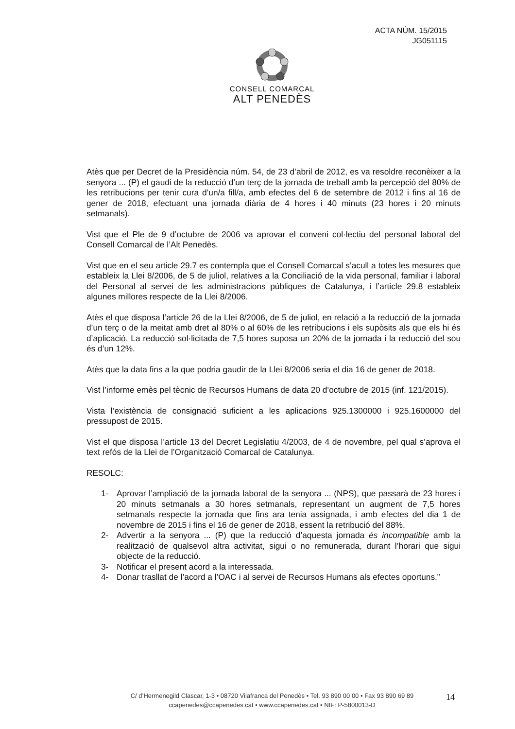ACTA NÚM. 15/2015
JG051115
CONSELL COMARCAL
ALT PENEDÈS
Atès que per Decret de la Presidència núm. 54, de 23 d’abril de 2012, es va resoldre reconèixer a la senyora ... (P) el gaudi de la reducció d’un terç de la jornada de treball amb la percepció del 80% de les retribucions per tenir cura d’un/a fill/a, amb efectes del 6 de setembre de 2012 i fins al 16 de gener de 2018, efectuant una jornada diària de 4 hores i 40 minuts (23 hores i 20 minuts setmanals).
Vist que el Ple de 9 d’octubre de 2006 va aprovar el conveni col·lectiu del personal laboral del Consell Comarcal de l’Alt Penedès.
Vist que en el seu article 29.7 es contempla que el Consell Comarcal s’acull a totes les mesures que estableix la Llei 8/2006, de 5 de juliol, relatives a la Conciliació de la vida personal, familiar i laboral del Personal al servei de les administracions públiques de Catalunya, i l’article 29.8 estableix algunes millores respecte de la Llei 8/2006.
Atès el que disposa l’article 26 de la Llei 8/2006, de 5 de juliol, en relació a la reducció de la jornada d’un terç o de la meitat amb dret al 80% o al 60% de les retribucions i els supòsits als que els hi és d’aplicació. La reducció sol·licitada de 7,5 hores suposa un 20% de la jornada i la reducció del sou és d’un 12%.
Atès que la data fins a la que podria gaudir de la Llei 8/2006 seria el dia 16 de gener de 2018.
Vist l’informe emès pel tècnic de Recursos Humans de data 20 d’octubre de 2015 (inf. 121/2015).
Vista l’existència de consignació suficient a les aplicacions 925.1300000 i 925.1600000 del pressupost de 2015.
Vist el que disposa l’article 13 del Decret Legislatiu 4/2003, de 4 de novembre, pel qual s’aprova el text refós de la Llei de l’Organització Comarcal de Catalunya.
RESOLC:
1- Aprovar l’ampliació de la jornada laboral de la senyora ... (NPS), que passarà de 23 hores i 20 minuts setmanals a 30 hores setmanals, representant un augment de 7,5 hores setmanals respecte la jornada que fins ara tenia assignada, i amb efectes del dia 1 de novembre de 2015 i fins el 16 de gener de 2018, essent la retribució del 88%.
2- Advertir a la senyora ... (P) que la reducció d’aquesta jornada és incompatible amb la realització de qualsevol altra activitat, sigui o no remunerada, durant l’horari que sigui objecte de la reducció.
3- Notificar el present acord a la interessada.
4- Donar trasllat de l’acord a l’OAC i al servei de Recursos Humans als efectes oportuns.”
C/ d’Hermenegild Clascar, 1-3 • 08720 Vilafranca del Penedès • Tel. 93 890 00 00 • Fax 93 890 69 89
ccapenedes@ccapenedes.cat • www.ccapenedes.cat • NIF: P-5800013-D
14